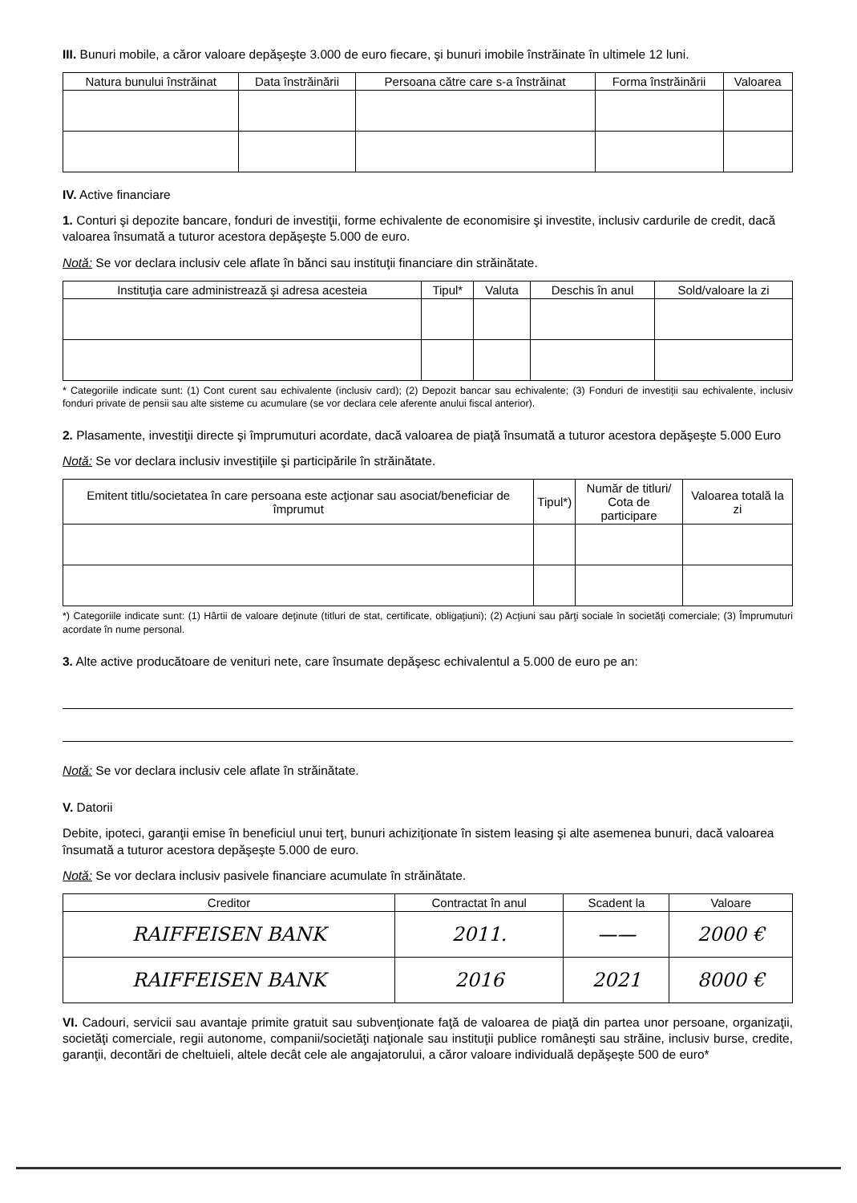III. Bunuri mobile, a căror valoare depăşeşte 3.000 de euro fiecare, şi bunuri imobile înstrăinate în ultimele 12 luni.
| Natura bunului înstrăinat | Data înstrăinării | Persoana către care s-a înstrăinat | Forma înstrăinării | Valoarea |
| --- | --- | --- | --- | --- |
IV. Active financiare
1. Conturi şi depozite bancare, fonduri de investiţii, forme echivalente de economisire şi investite, inclusiv cardurile de credit, dacă valoarea însumată a tuturor acestora depăşeşte 5.000 de euro.
Notă: Se vor declara inclusiv cele aflate în bănci sau instituţii financiare din străinătate.
| Instituţia care administrează şi adresa acesteia | Tipul* | Valuta | Deschis în anul | Sold/valoare la zi |
| --- | --- | --- | --- | --- |
* Categoriile indicate sunt: (1) Cont curent sau echivalente (inclusiv card); (2) Depozit bancar sau echivalente; (3) Fonduri de investiţii sau echivalente, inclusiv fonduri private de pensii sau alte sisteme cu acumulare (se vor declara cele aferente anului fiscal anterior).
2. Plasamente, investiţii directe şi împrumuturi acordate, dacă valoarea de piaţă însumată a tuturor acestora depăşeşte 5.000 Euro
Notă: Se vor declara inclusiv investiţiile şi participările în străinătate.
| Emitent titlu/societatea în care persoana este acţionar sau asociat/beneficiar de împrumut | Tipul*) | Număr de titluri/ Cota de participare | Valoarea totală la zi |
| --- | --- | --- | --- |
*) Categoriile indicate sunt: (1) Hârtii de valoare deţinute (titluri de stat, certificate, obligaţiuni); (2) Acţiuni sau părţi sociale în societăţi comerciale; (3) Împrumuturi acordate în nume personal.
3. Alte active producătoare de venituri nete, care însumate depăşesc echivalentul a 5.000 de euro pe an:
Notă: Se vor declara inclusiv cele aflate în străinătate.
V. Datorii
Debite, ipoteci, garanţii emise în beneficiul unui terţ, bunuri achiziţionate în sistem leasing şi alte asemenea bunuri, dacă valoarea însumată a tuturor acestora depăşeşte 5.000 de euro.
Notă: Se vor declara inclusiv pasivele financiare acumulate în străinătate.
| Creditor | Contractat în anul | Scadent la | Valoare |
| --- | --- | --- | --- |
| RAIFFEISEN BANK | 2011. | —— | 2000 € |
| RAIFFEISEN BANK | 2016 | 2021 | 8000 € |
VI. Cadouri, servicii sau avantaje primite gratuit sau subvenţionate faţă de valoarea de piaţă din partea unor persoane, organizaţii, societăţi comerciale, regii autonome, companii/societăţi naţionale sau instituţii publice româneşti sau străine, inclusiv burse, credite, garanţii, decontări de cheltuieli, altele decât cele ale angajatorului, a căror valoare individuală depăşeşte 500 de euro*